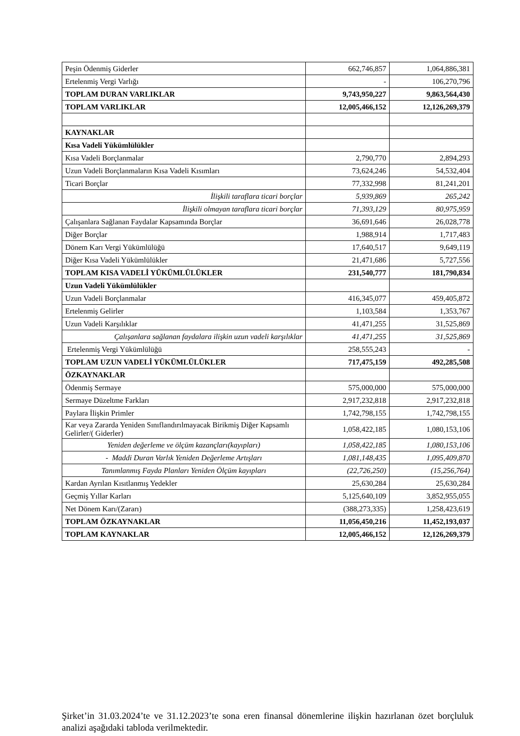| Peşin Ödenmiş Giderler | 662,746,857 | 1,064,886,381 |
| Ertelenmiş Vergi Varlığı | - | 106,270,796 |
| TOPLAM DURAN VARLIKLAR | 9,743,950,227 | 9,863,564,430 |
| TOPLAM VARLIKLAR | 12,005,466,152 | 12,126,269,379 |
| KAYNAKLAR | | |
| Kısa Vadeli Yükümlülükler | | |
| Kısa Vadeli Borçlanmalar | 2,790,770 | 2,894,293 |
| Uzun Vadeli Borçlanmaların Kısa Vadeli Kısımları | 73,624,246 | 54,532,404 |
| Ticari Borçlar | 77,332,998 | 81,241,201 |
| İlişkili taraflara ticari borçlar | 5,939,869 | 265,242 |
| İlişkili olmayan taraflara ticari borçlar | 71,393,129 | 80,975,959 |
| Çalışanlara Sağlanan Faydalar Kapsamında Borçlar | 36,691,646 | 26,028,778 |
| Diğer Borçlar | 1,988,914 | 1,717,483 |
| Dönem Karı Vergi Yükümlülüğü | 17,640,517 | 9,649,119 |
| Diğer Kısa Vadeli Yükümlülükler | 21,471,686 | 5,727,556 |
| TOPLAM KISA VADELİ YÜKÜMLÜLÜKLER | 231,540,777 | 181,790,834 |
| Uzun Vadeli Yükümlülükler | | |
| Uzun Vadeli Borçlanmalar | 416,345,077 | 459,405,872 |
| Ertelenmiş Gelirler | 1,103,584 | 1,353,767 |
| Uzun Vadeli Karşılıklar | 41,471,255 | 31,525,869 |
| Çalışanlara sağlanan faydalara ilişkin uzun vadeli karşılıklar | 41,471,255 | 31,525,869 |
| Ertelenmiş Vergi Yükümlülüğü | 258,555,243 | - |
| TOPLAM UZUN VADELİ YÜKÜMLÜLÜKLER | 717,475,159 | 492,285,508 |
| ÖZKAYNAKLAR | | |
| Ödenmiş Sermaye | 575,000,000 | 575,000,000 |
| Sermaye Düzeltme Farkları | 2,917,232,818 | 2,917,232,818 |
| Paylara İlişkin Primler | 1,742,798,155 | 1,742,798,155 |
| Kar veya Zararda Yeniden Sınıflandırılmayacak Birikmiş Diğer Kapsamlı Gelirler/( Giderler) | 1,058,422,185 | 1,080,153,106 |
| Yeniden değerleme ve ölçüm kazançları(kayıpları) | 1,058,422,185 | 1,080,153,106 |
| - Maddi Duran Varlık Yeniden Değerleme Artışları | 1,081,148,435 | 1,095,409,870 |
| Tanımlanmış Fayda Planları Yeniden Ölçüm kayıpları | (22,726,250) | (15,256,764) |
| Kardan Ayrılan Kısıtlanmış Yedekler | 25,630,284 | 25,630,284 |
| Geçmiş Yıllar Karları | 5,125,640,109 | 3,852,955,055 |
| Net Dönem Karı/(Zararı) | (388,273,335) | 1,258,423,619 |
| TOPLAM ÖZKAYNAKLAR | 11,056,450,216 | 11,452,193,037 |
| TOPLAM KAYNAKLAR | 12,005,466,152 | 12,126,269,379 |
Şirket’in 31.03.2024’te ve 31.12.2023’te sona eren finansal dönemlerine ilişkin hazırlanan özet borçluluk analizi aşağıdaki tabloda verilmektedir.